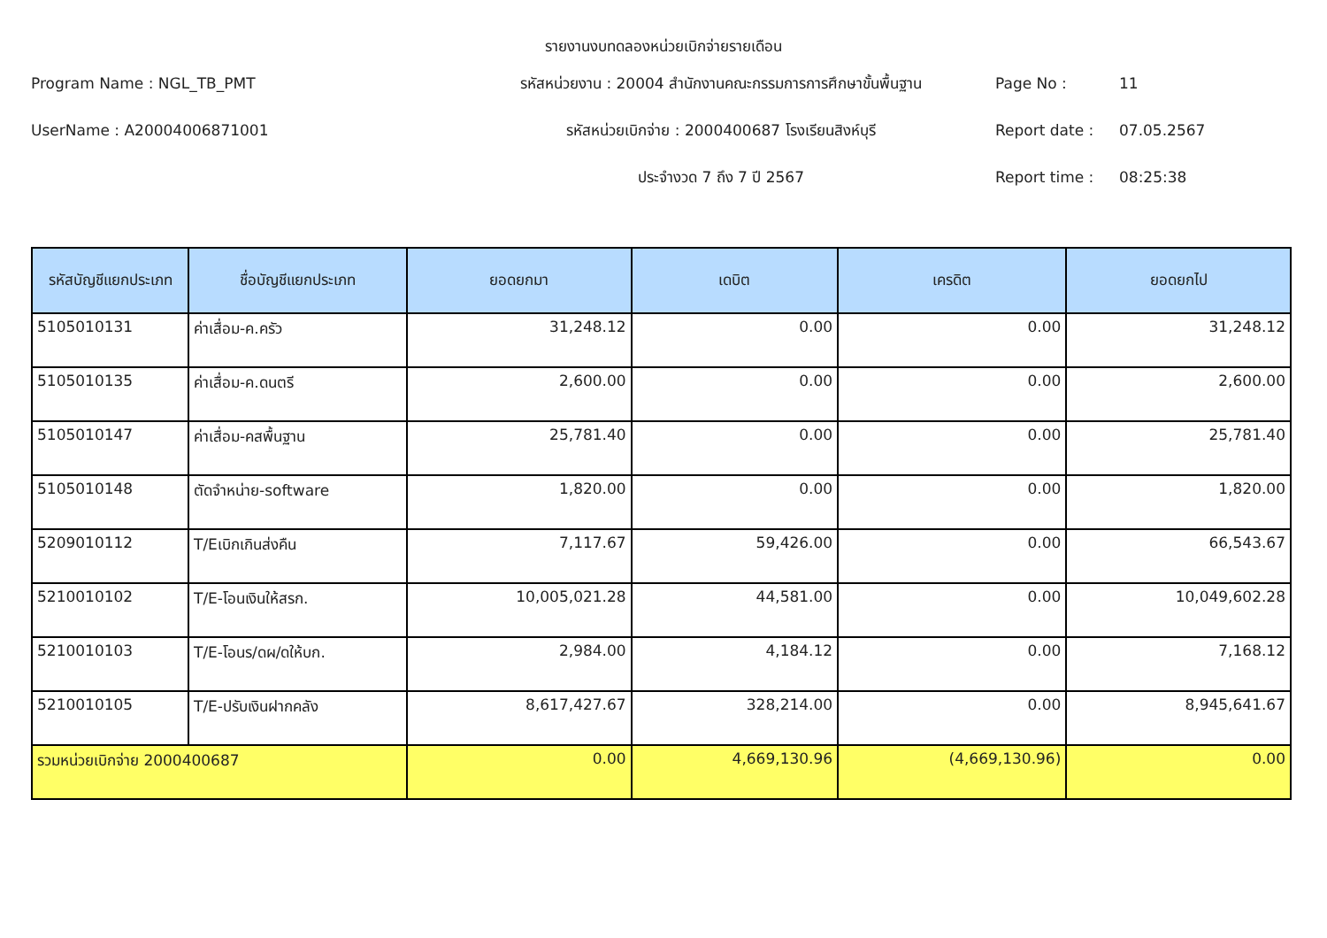รายงานงบทดลองหน่วยเบิกจ่ายรายเดือน
Program Name : NGL_TB_PMT
รหัสหน่วยงาน : 20004 สำนักงานคณะกรรมการการศึกษาขั้นพื้นฐาน
Page No :
11
UserName : A20004006871001
รหัสหน่วยเบิกจ่าย : 2000400687 โรงเรียนสิงห์บุรี
Report date :
07.05.2567
ประจำงวด 7 ถึง 7 ปี 2567
Report time :
08:25:38
| รหัสบัญชีแยกประเภท | ชื่อบัญชีแยกประเภท | ยอดยกมา | เดบิต | เครดิต | ยอดยกไป |
| --- | --- | --- | --- | --- | --- |
| 5105010131 | ค่าเสื่อม-ค.ครัว | 31,248.12 | 0.00 | 0.00 | 31,248.12 |
| 5105010135 | ค่าเสื่อม-ค.ดนตรี | 2,600.00 | 0.00 | 0.00 | 2,600.00 |
| 5105010147 | ค่าเสื่อม-คสพื้นฐาน | 25,781.40 | 0.00 | 0.00 | 25,781.40 |
| 5105010148 | ตัดจำหน่าย-software | 1,820.00 | 0.00 | 0.00 | 1,820.00 |
| 5209010112 | T/Eเบิกเกินส่งคืน | 7,117.67 | 59,426.00 | 0.00 | 66,543.67 |
| 5210010102 | T/E-โอนเงินให้สรก. | 10,005,021.28 | 44,581.00 | 0.00 | 10,049,602.28 |
| 5210010103 | T/E-โอนร/ดผ/ดให้บก. | 2,984.00 | 4,184.12 | 0.00 | 7,168.12 |
| 5210010105 | T/E-ปรับเงินฝากคลัง | 8,617,427.67 | 328,214.00 | 0.00 | 8,945,641.67 |
| รวมหน่วยเบิกจ่าย 2000400687 | | 0.00 | 4,669,130.96 | (4,669,130.96) | 0.00 |